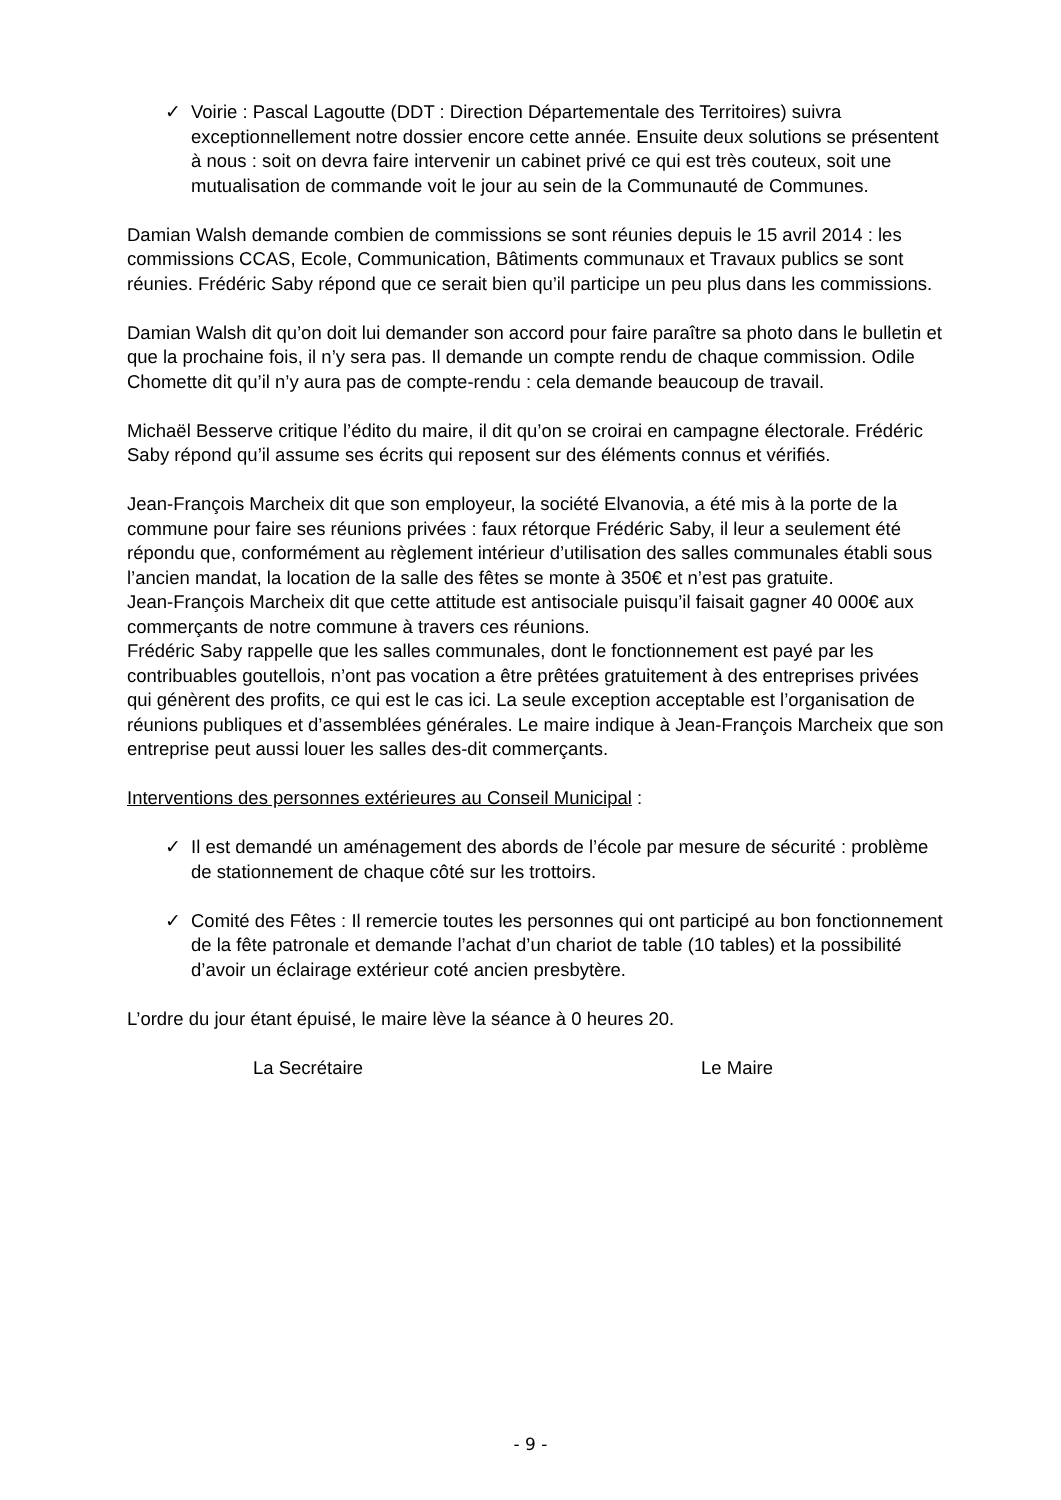✓ Voirie : Pascal Lagoutte (DDT : Direction Départementale des Territoires) suivra exceptionnellement notre dossier encore cette année. Ensuite deux solutions se présentent à nous : soit on devra faire intervenir un cabinet privé ce qui est très couteux, soit une mutualisation de commande voit le jour au sein de la Communauté de Communes.
Damian Walsh demande combien de commissions se sont réunies depuis le 15 avril 2014 : les commissions CCAS, Ecole, Communication, Bâtiments communaux et Travaux publics se sont réunies. Frédéric Saby répond que ce serait bien qu’il participe un peu plus dans les commissions.
Damian Walsh dit qu’on doit lui demander son accord pour faire paraître sa photo dans le bulletin et que la prochaine fois, il n’y sera pas. Il demande un compte rendu de chaque commission. Odile Chomette dit qu’il n’y aura pas de compte-rendu : cela demande beaucoup de travail.
Michaël Besserve critique l’édito du maire, il dit qu’on se croirai en campagne électorale. Frédéric Saby répond qu’il assume ses écrits qui reposent sur des éléments connus et vérifiés.
Jean-François Marcheix dit que son employeur, la société Elvanovia, a été mis à la porte de la commune pour faire ses réunions privées : faux rétorque Frédéric Saby, il leur a seulement été répondu que, conformément au règlement intérieur d’utilisation des salles communales établi sous l’ancien mandat, la location de la salle des fêtes se monte à 350€ et n’est pas gratuite.
Jean-François Marcheix dit que cette attitude est antisociale puisqu’il faisait gagner 40 000€ aux commerçants de notre commune à travers ces réunions.
Frédéric Saby rappelle que les salles communales, dont le fonctionnement est payé par les contribuables goutellois, n’ont pas vocation a être prêtées gratuitement à des entreprises privées qui génèrent des profits, ce qui est le cas ici. La seule exception acceptable est l’organisation de réunions publiques et d’assemblées générales. Le maire indique à Jean-François Marcheix que son entreprise peut aussi louer les salles des-dit commerçants.
Interventions des personnes extérieures au Conseil Municipal :
✓ Il est demandé un aménagement des abords de l’école par mesure de sécurité : problème de stationnement de chaque côté sur les trottoirs.
✓ Comité des Fêtes : Il remercie toutes les personnes qui ont participé au bon fonctionnement de la fête patronale et demande l’achat d’un chariot de table (10 tables) et la possibilité d’avoir un éclairage extérieur coté ancien presbytère.
L’ordre du jour étant épuisé, le maire lève la séance à 0 heures 20.
La Secrétaire Le Maire
- 9 -